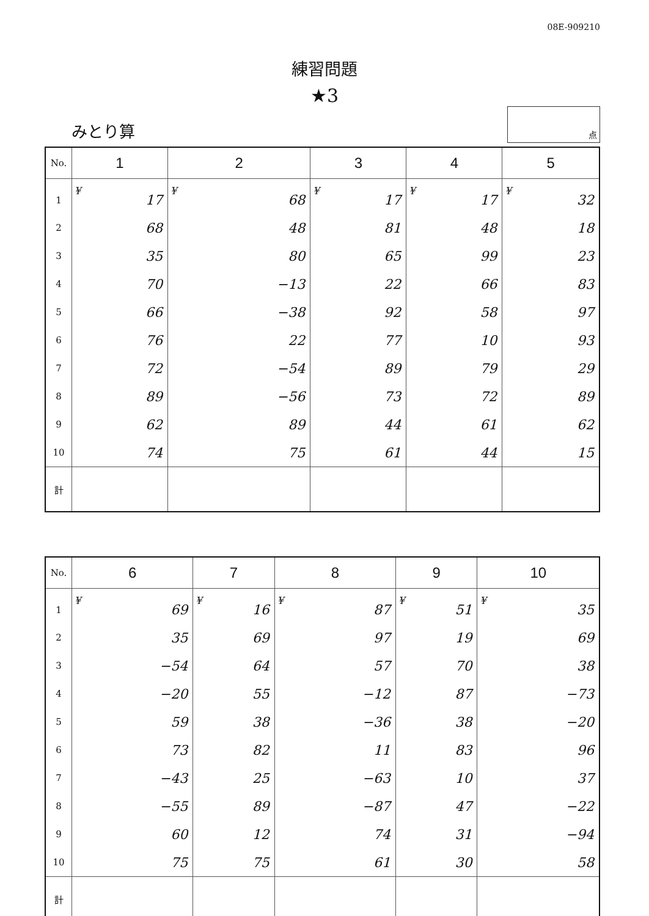08E-909210
練習問題
★3
みとり算
点
| No. | 1 | 2 | 3 | 4 | 5 |
| --- | --- | --- | --- | --- | --- |
| 1 | ¥ 17 | ¥ 68 | ¥ 17 | ¥ 17 | ¥ 32 |
| 2 | 68 | 48 | 81 | 48 | 18 |
| 3 | 35 | 80 | 65 | 99 | 23 |
| 4 | 70 | −13 | 22 | 66 | 83 |
| 5 | 66 | −38 | 92 | 58 | 97 |
| 6 | 76 | 22 | 77 | 10 | 93 |
| 7 | 72 | −54 | 89 | 79 | 29 |
| 8 | 89 | −56 | 73 | 72 | 89 |
| 9 | 62 | 89 | 44 | 61 | 62 |
| 10 | 74 | 75 | 61 | 44 | 15 |
| 計 | | | | | |
| No. | 6 | 7 | 8 | 9 | 10 |
| --- | --- | --- | --- | --- | --- |
| 1 | ¥ 69 | ¥ 16 | ¥ 87 | ¥ 51 | ¥ 35 |
| 2 | 35 | 69 | 97 | 19 | 69 |
| 3 | −54 | 64 | 57 | 70 | 38 |
| 4 | −20 | 55 | −12 | 87 | −73 |
| 5 | 59 | 38 | −36 | 38 | −20 |
| 6 | 73 | 82 | 11 | 83 | 96 |
| 7 | −43 | 25 | −63 | 10 | 37 |
| 8 | −55 | 89 | −87 | 47 | −22 |
| 9 | 60 | 12 | 74 | 31 | −94 |
| 10 | 75 | 75 | 61 | 30 | 58 |
| 計 | | | | | |